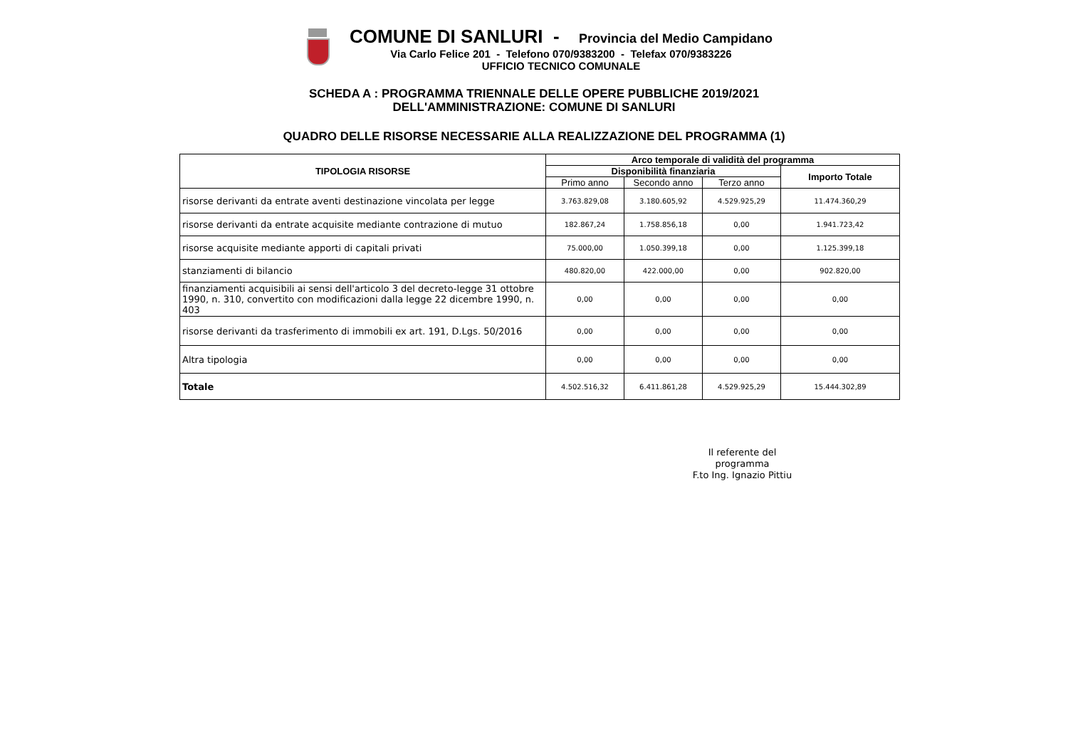COMUNE DI SANLURI - Provincia del Medio Campidano
Via Carlo Felice 201 - Telefono 070/9383200 - Telefax 070/9383226
UFFICIO TECNICO COMUNALE
SCHEDA A : PROGRAMMA TRIENNALE DELLE OPERE PUBBLICHE 2019/2021
DELL'AMMINISTRAZIONE: COMUNE DI SANLURI
QUADRO DELLE RISORSE NECESSARIE ALLA REALIZZAZIONE DEL PROGRAMMA (1)
| TIPOLOGIA RISORSE | Arco temporale di validità del programma | | | |
| --- | --- | --- | --- | --- |
| | Disponibilità finanziaria | | | Importo Totale |
| | Primo anno | Secondo anno | Terzo anno | |
| risorse derivanti da entrate aventi destinazione vincolata per legge | 3.763.829,08 | 3.180.605,92 | 4.529.925,29 | 11.474.360,29 |
| risorse derivanti da entrate acquisite mediante contrazione di mutuo | 182.867,24 | 1.758.856,18 | 0,00 | 1.941.723,42 |
| risorse acquisite mediante apporti di capitali privati | 75.000,00 | 1.050.399,18 | 0,00 | 1.125.399,18 |
| stanziamenti di bilancio | 480.820,00 | 422.000,00 | 0,00 | 902.820,00 |
| finanziamenti acquisibili ai sensi dell'articolo 3 del decreto-legge 31 ottobre 1990, n. 310, convertito con modificazioni dalla legge 22 dicembre 1990, n. 403 | 0,00 | 0,00 | 0,00 | 0,00 |
| risorse derivanti da trasferimento di immobili ex art. 191, D.Lgs. 50/2016 | 0,00 | 0,00 | 0,00 | 0,00 |
| Altra tipologia | 0,00 | 0,00 | 0,00 | 0,00 |
| Totale | 4.502.516,32 | 6.411.861,28 | 4.529.925,29 | 15.444.302,89 |
Il referente del programma
F.to Ing. Ignazio Pittiu